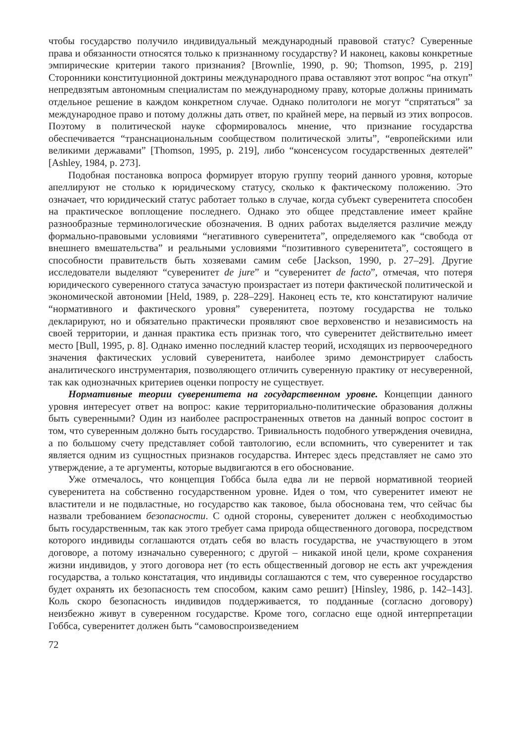чтобы государство получило индивидуальный международный правовой статус? Суверенные права и обязанности относятся только к признанному государству? И наконец, каковы конкретные эмпирические критерии такого признания? [Brownlie, 1990, p. 90; Thomson, 1995, p. 219] Сторонники конституционной доктрины международного права оставляют этот вопрос “на откуп” непредвзятым автономным специалистам по международному праву, которые должны принимать отдельное решение в каждом конкретном случае. Однако политологи не могут “спрятаться” за международное право и потому должны дать ответ, по крайней мере, на первый из этих вопросов. Поэтому в политической науке сформировалось мнение, что признание государства обеспечивается “транснациональным сообществом политической элиты”, “европейскими или великими державами” [Thomson, 1995, p. 219], либо “консенсусом государственных деятелей” [Ashley, 1984, p. 273].
Подобная постановка вопроса формирует вторую группу теорий данного уровня, которые апеллируют не столько к юридическому статусу, сколько к фактическому положению. Это означает, что юридический статус работает только в случае, когда субъект суверенитета способен на практическое воплощение последнего. Однако это общее представление имеет крайне разнообразные терминологические обозначения. В одних работах выделяется различие между формально-правовыми условиями “негативного суверенитета”, определяемого как “свобода от внешнего вмешательства” и реальными условиями “позитивного суверенитета”, состоящего в способности правительств быть хозяевами самим себе [Jackson, 1990, p. 27–29]. Другие исследователи выделяют “суверенитет de jure” и “суверенитет de facto”, отмечая, что потеря юридического суверенного статуса зачастую произрастает из потери фактической политической и экономической автономии [Held, 1989, p. 228–229]. Наконец есть те, кто констатируют наличие “нормативного и фактического уровня” суверенитета, поэтому государства не только декларируют, но и обязательно практически проявляют свое верховенство и независимость на своей территории, и данная практика есть признак того, что суверенитет действительно имеет место [Bull, 1995, p. 8]. Однако именно последний кластер теорий, исходящих из первоочередного значения фактических условий суверенитета, наиболее зримо демонстрирует слабость аналитического инструментария, позволяющего отличить суверенную практику от несуверенной, так как однозначных критериев оценки попросту не существует.
Нормативные теории суверенитета на государственном уровне. Концепции данного уровня интересует ответ на вопрос: какие территориально-политические образования должны быть суверенными? Один из наиболее распространенных ответов на данный вопрос состоит в том, что суверенным должно быть государство. Тривиальность подобного утверждения очевидна, а по большому счету представляет собой тавтологию, если вспомнить, что суверенитет и так является одним из сущностных признаков государства. Интерес здесь представляет не само это утверждение, а те аргументы, которые выдвигаются в его обоснование.
Уже отмечалось, что концепция Гоббса была едва ли не первой нормативной теорией суверенитета на собственно государственном уровне. Идея о том, что суверенитет имеют не властители и не подвластные, но государство как таковое, была обоснована тем, что сейчас бы назвали требованием безопасности. С одной стороны, суверенитет должен с необходимостью быть государственным, так как этого требует сама природа общественного договора, посредством которого индивиды соглашаются отдать себя во власть государства, не участвующего в этом договоре, а потому изначально суверенного; с другой – никакой иной цели, кроме сохранения жизни индивидов, у этого договора нет (то есть общественный договор не есть акт учреждения государства, а только констатация, что индивиды соглашаются с тем, что суверенное государство будет охранять их безопасность тем способом, каким само решит) [Hinsley, 1986, p. 142–143]. Коль скоро безопасность индивидов поддерживается, то подданные (согласно договору) неизбежно живут в суверенном государстве. Кроме того, согласно еще одной интерпретации Гоббса, суверенитет должен быть “самовоспроизведением
72